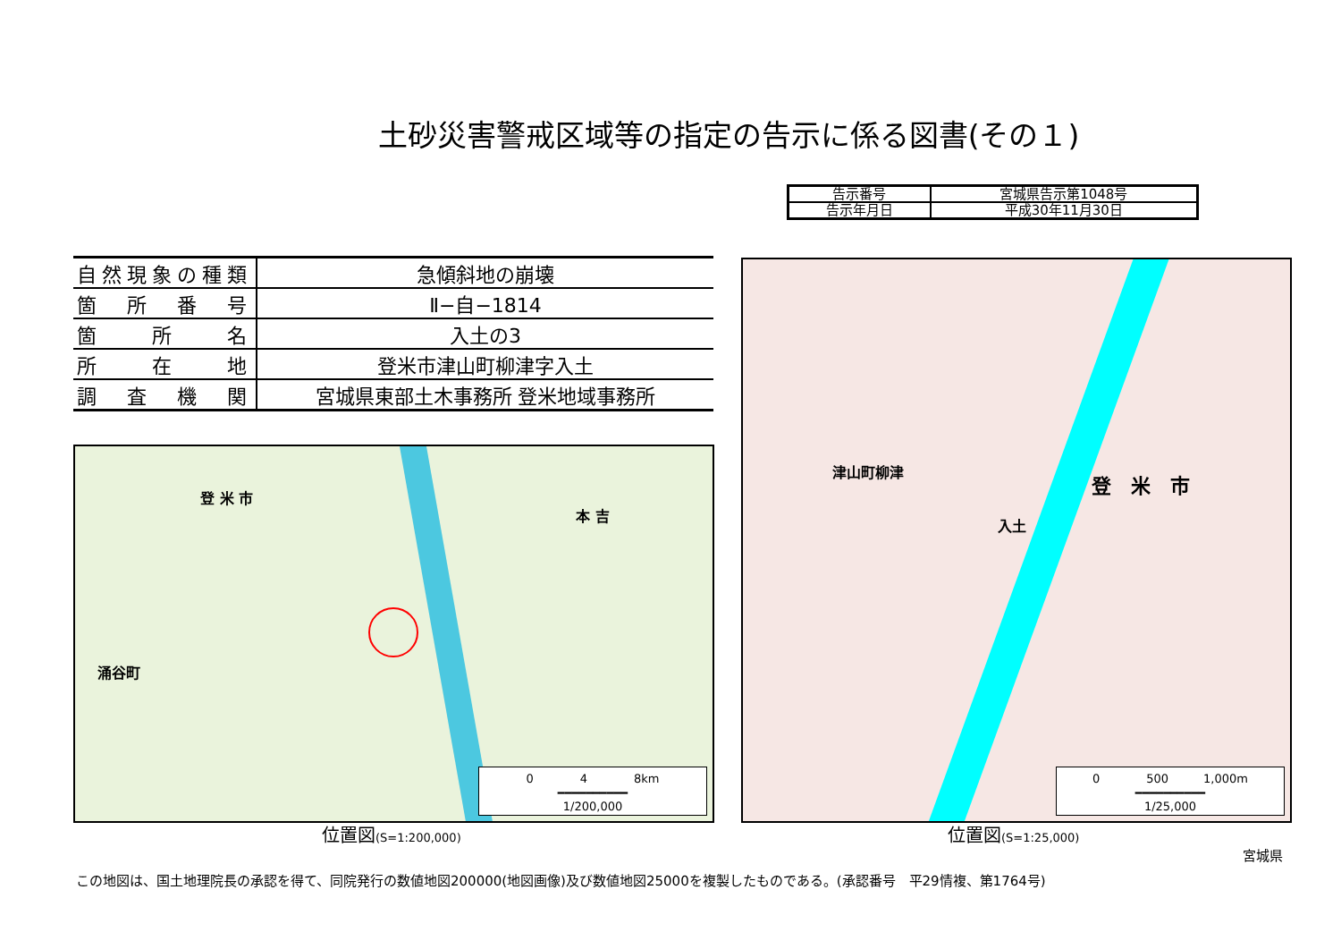土砂災害警戒区域等の指定の告示に係る図書(その１)
| 告示番号 | 宮城県告示第1048号 |
| 告示年月日 | 平成30年11月30日 |
| 自然現象の種類 | 急傾斜地の崩壊 |
| 箇 所 番 号 | Ⅱ−自−1814 |
| 箇 所 名 | 入土の3 |
| 所 在 地 | 登米市津山町柳津字入土 |
| 調 査 機 関 | 宮城県東部土木事務所 登米地域事務所 |
登 米 市
本 吉
涌谷町
0　　　　4　　　　8km
━━━━━━━━━━
1/200,000
津山町柳津
登　米　市
入土
0　　　　500　　　1,000m
━━━━━━━━━━
1/25,000
位置図(S=1:200,000) 位置図(S=1:25,000)
宮城県
この地図は、国土地理院長の承認を得て、同院発行の数値地図200000(地図画像)及び数値地図25000を複製したものである。(承認番号　平29情複、第1764号)